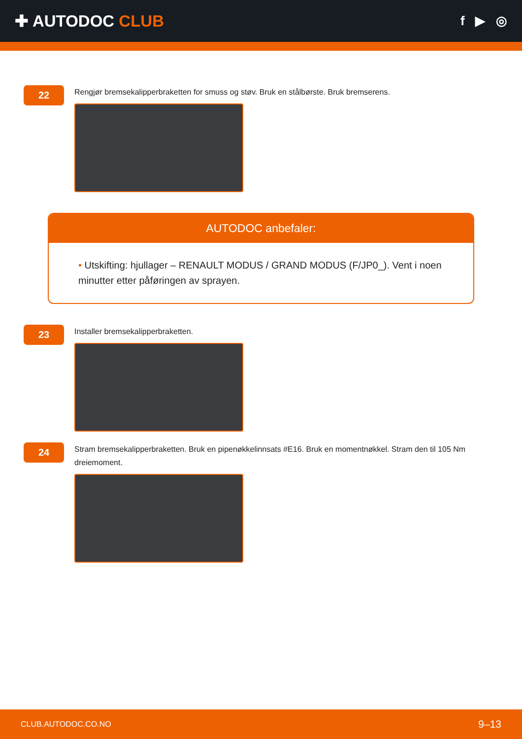✚ AUTODOC CLUB
f ▶ ◎
22
Rengjør bremsekalipperbraketten for smuss og støv. Bruk en stålbørste. Bruk bremserens.
AUTODOC anbefaler:
• Utskifting: hjullager – RENAULT MODUS / GRAND MODUS (F/JP0_). Vent i noen minutter etter påføringen av sprayen.
23
Installer bremsekalipperbraketten.
24
Stram bremsekalipperbraketten. Bruk en pipenøkkelinnsats #E16. Bruk en momentnøkkel. Stram den til 105 Nm dreiemoment.
CLUB.AUTODOC.CO.NO 9–13